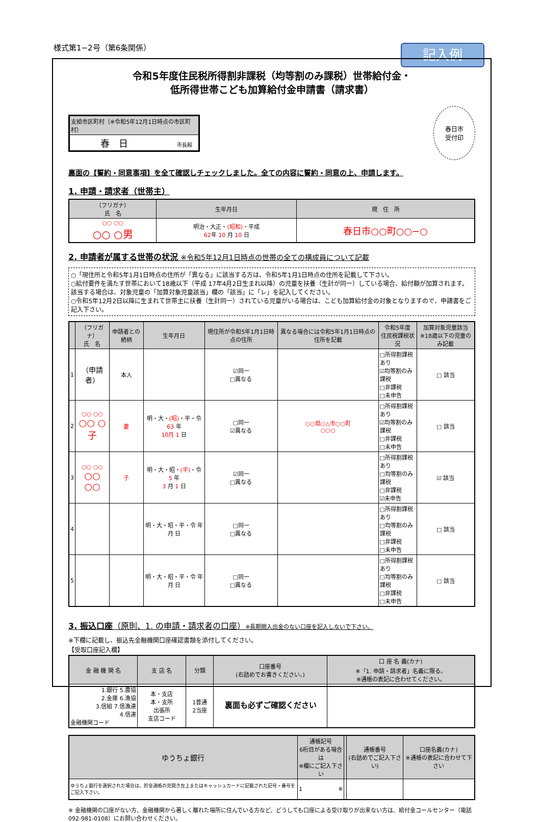様式第1−2号（第6条関係） 記入例
令和5年度住民税所得割非課税（均等割のみ課税）世帯給付金・
低所得世帯こども加算給付金申請書（請求書）
| 支給市区町村（※令和5年12月1日時点の市区町村） |
| --- |
| 春 日 市長殿 |
春日市
受付印
裏面の【誓約・同意事項】を全て確認しチェックしました。全ての内容に誓約・同意の上、申請します。
1. 申請・請求者（世帯主）
| （フリガナ） 氏 名 | 生年月日 | 現 住 所 |
| --- | --- | --- |
| ○○ ○○ ○○ ○男 | 明治・大正・ (昭和) ・平成 62 年 10 月 10 日 | 春日市○○町○○−○ |
2. 申請者が属する世帯の状況 ※令和5年12月1日時点の世帯の全ての構成員について記載
○「現住所と令和5年1月1日時点の住所が「異なる」に該当する方は、令和5年1月1日時点の住所を記載して下さい。
○給付要件を満たす世帯において18歳以下（平成 17年4月2日生まれ以降）の児童を扶養（生計が同一）している場合、給付額が加算されます。該当する場合は、対象児童の「加算対象児童該当」欄の「該当」に「レ」を記入してください。
○令和5年12月2日以降に生まれて世帯主に扶養（生計同一）されている児童がいる場合は、こども加算給付金の対象となりますので、申請書をご記入下さい。
| | （フリガナ） 氏 名 | 申請者との続柄 | 生年月日 | 現住所が令和5年1月1日時点の住所 | 異なる場合には令和5年1月1日時点の住所を記載 | 令和5年度 住民税課税状況 | 加算対象児童該当 ※18歳以下の児童のみ記載 |
| --- | --- | --- | --- | --- | --- | --- | --- |
| 1 | （申請者） | 本人 | | ☑同一 □異なる | | □所得割課税あり ☑均等割のみ課税 □非課税 □未申告 | □ 該当 |
| 2 | ○○ ○○ ○○ ○子 | 妻 | 明・大・ (昭) ・平・令 63 年 10月 1 日 | □同一 ☑異なる | ○○県○△市○○町 ○○○ | □所得割課税あり ☑均等割のみ課税 □非課税 □未申告 | □ 該当 |
| 3 | ○○ ○○ ○○ ○○ | 子 | 明・大・昭・ (平) ・令 5 年 3 月 1 日 | ☑同一 □異なる | | □所得割課税あり □均等割のみ課税 □非課税 ☑未申告 | ☑ 該当 |
| 4 | | | 明・大・昭・平・令 年 月 日 | □同一 □異なる | | □所得割課税あり □均等割のみ課税 □非課税 □未申告 | □ 該当 |
| 5 | | | 明・大・昭・平・令 年 月 日 | □同一 □異なる | | □所得割課税あり □均等割のみ課税 □非課税 □未申告 | □ 該当 |
3. 振込口座（原則、1. の申請・請求者の口座）※長期間入出金のない口座を記入しないで下さい。
※下欄に記載し、振込先金融機関口座確認書類を添付してください。
【受取口座記入欄】
| 金 融 機 関 名 | 支 店 名 | 分類 | 口座番号 (右詰めでお書きください。) | 口 座 名 義(カナ) ※「1. 申請・請求者」名義に限る。 ※通帳の表記に合わせてください。 |
| --- | --- | --- | --- | --- |
| 1.銀行 5.農協 2.金庫 6.漁協 3.信組 7.信漁連 4.信連 金融機関コード | 本・支店 本・支所 出張所 支店コード | 1普通 2当座 | | |
| ゆうちょ銀行 | 通帳記号 6桁目がある場合は ※欄にご記入下さい | | 通帳番号 (右詰めでご記入下さい) | 口座名義(カナ) ※通帳の表記に合わせて下さい |
| --- | --- | --- | --- | --- |
| ゆうちょ銀行を選択された場合は、貯金通帳の見開き左上またはキャッシュカードに記載された記号・番号をご記入下さい。 | 1 ※ | | | |
※ 金融機関の口座がない方、金融機関から著しく離れた場所に住んでいる方など、どうしても口座による受け取りが出来ない方は、給付金コールセンター（電話092-981-0108）にお問い合わせください。
裏面も必ずご確認ください